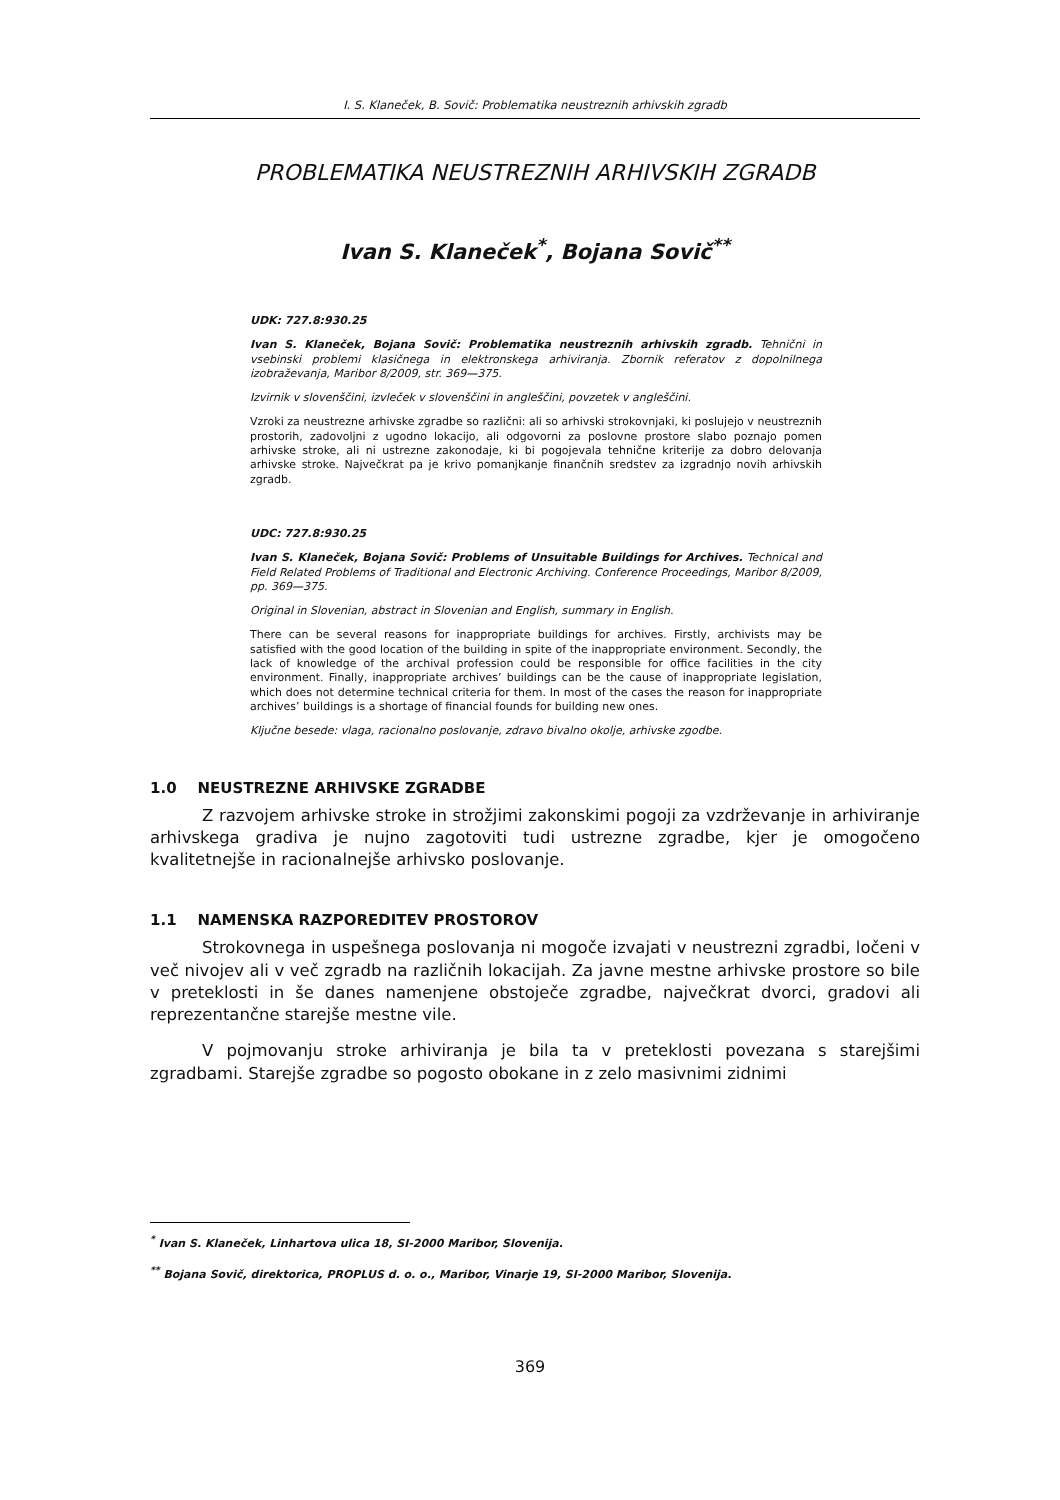I. S. Klaneček, B. Sovič: Problematika neustreznih arhivskih zgradb
PROBLEMATIKA NEUSTREZNIH ARHIVSKIH ZGRADB
Ivan S. Klaneček<sup>*</sup>, Bojana Sovič<sup>**</sup>
UDK: 727.8:930.25
Ivan S. Klaneček, Bojana Sovič: Problematika neustreznih arhivskih zgradb. Tehnični in vsebinski problemi klasičnega in elektronskega arhiviranja. Zbornik referatov z dopolnilnega izobraževanja, Maribor 8/2009, str. 369—375.
Izvirnik v slovenščini, izvleček v slovenščini in angleščini, povzetek v angleščini.
Vzroki za neustrezne arhivske zgradbe so različni: ali so arhivski strokovnjaki, ki poslujejo v neustreznih prostorih, zadovoljni z ugodno lokacijo, ali odgovorni za poslovne prostore slabo poznajo pomen arhivske stroke, ali ni ustrezne zakonodaje, ki bi pogojevala tehnične kriterije za dobro delovanja arhivske stroke. Največkrat pa je krivo pomanjkanje finančnih sredstev za izgradnjo novih arhivskih zgradb.
UDC: 727.8:930.25
Ivan S. Klaneček, Bojana Sovič: Problems of Unsuitable Buildings for Archives. Technical and Field Related Problems of Traditional and Electronic Archiving. Conference Proceedings, Maribor 8/2009, pp. 369—375.
Original in Slovenian, abstract in Slovenian and English, summary in English.
There can be several reasons for inappropriate buildings for archives. Firstly, archivists may be satisfied with the good location of the building in spite of the inappropriate environment. Secondly, the lack of knowledge of the archival profession could be responsible for office facilities in the city environment. Finally, inappropriate archives’ buildings can be the cause of inappropriate legislation, which does not determine technical criteria for them. In most of the cases the reason for inappropriate archives’ buildings is a shortage of financial founds for building new ones.
Ključne besede: vlaga, racionalno poslovanje, zdravo bivalno okolje, arhivske zgodbe.
1.0 NEUSTREZNE ARHIVSKE ZGRADBE
Z razvojem arhivske stroke in strožjimi zakonskimi pogoji za vzdrževanje in arhiviranje arhivskega gradiva je nujno zagotoviti tudi ustrezne zgradbe, kjer je omogočeno kvalitetnejše in racionalnejše arhivsko poslovanje.
1.1 NAMENSKA RAZPOREDITEV PROSTOROV
Strokovnega in uspešnega poslovanja ni mogoče izvajati v neustrezni zgradbi, ločeni v več nivojev ali v več zgradb na različnih lokacijah. Za javne mestne arhivske prostore so bile v preteklosti in še danes namenjene obstoječe zgradbe, največkrat dvorci, gradovi ali reprezentančne starejše mestne vile.
V pojmovanju stroke arhiviranja je bila ta v preteklosti povezana s starejšimi zgradbami. Starejše zgradbe so pogosto obokane in z zelo masivnimi zidnimi
<sup>*</sup> Ivan S. Klaneček, Linhartova ulica 18, SI-2000 Maribor, Slovenija.
<sup>**</sup> Bojana Sovič, direktorica, PROPLUS d. o. o., Maribor, Vinarje 19, SI-2000 Maribor, Slovenija.
369